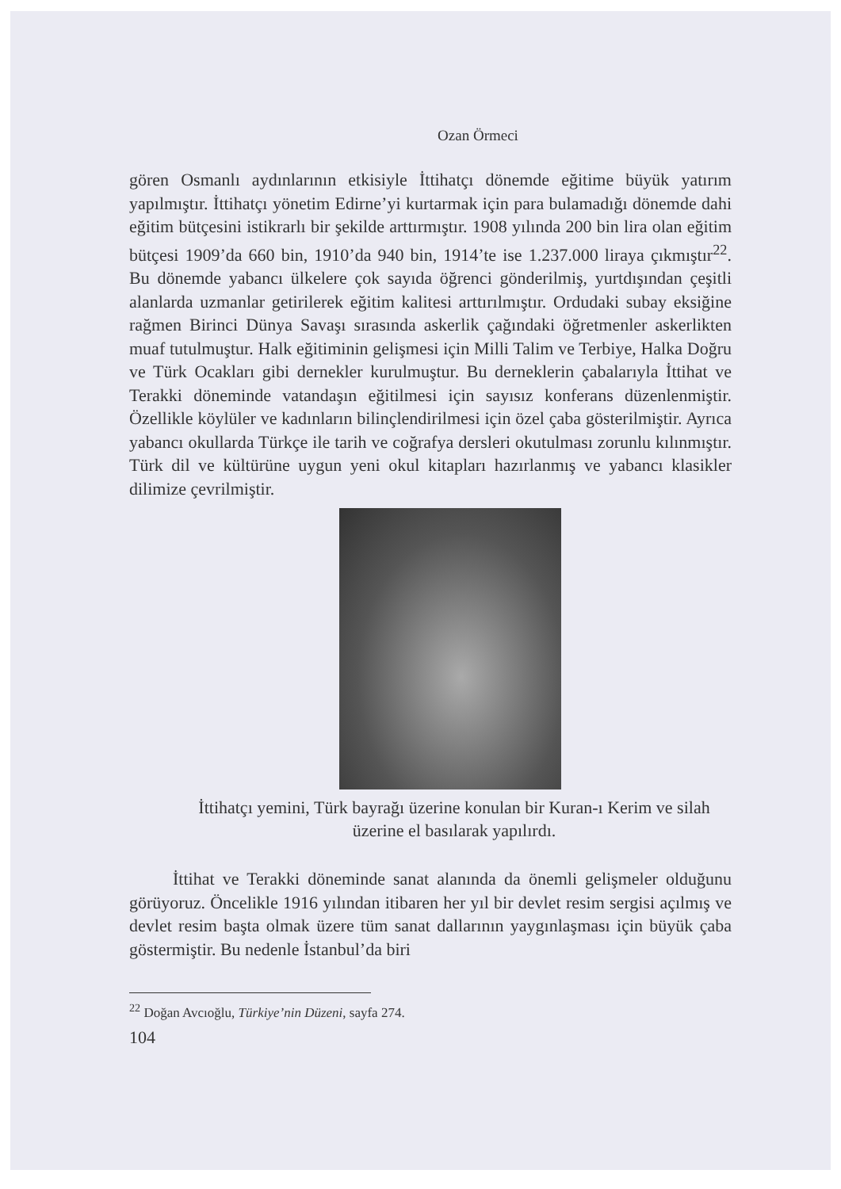Ozan Örmeci
gören Osmanlı aydınlarının etkisiyle İttihatçı dönemde eğitime büyük yatırım yapılmıştır. İttihatçı yönetim Edirne’yi kurtarmak için para bulamadığı dönemde dahi eğitim bütçesini istikrarlı bir şekilde arttırmıştır. 1908 yılında 200 bin lira olan eğitim bütçesi 1909’da 660 bin, 1910’da 940 bin, 1914’te ise 1.237.000 liraya çıkmıştır<sup>22</sup>. Bu dönemde yabancı ülkelere çok sayıda öğrenci gönderilmiş, yurtdışından çeşitli alanlarda uzmanlar getirilerek eğitim kalitesi arttırılmıştır. Ordudaki subay eksiğine rağmen Birinci Dünya Savaşı sırasında askerlik çağındaki öğretmenler askerlikten muaf tutulmuştur. Halk eğitiminin gelişmesi için Milli Talim ve Terbiye, Halka Doğru ve Türk Ocakları gibi dernekler kurulmuştur. Bu derneklerin çabalarıyla İttihat ve Terakki döneminde vatandaşın eğitilmesi için sayısız konferans düzenlenmiştir. Özellikle köylüler ve kadınların bilinçlendirilmesi için özel çaba gösterilmiştir. Ayrıca yabancı okullarda Türkçe ile tarih ve coğrafya dersleri okutulması zorunlu kılınmıştır. Türk dil ve kültürüne uygun yeni okul kitapları hazırlanmış ve yabancı klasikler dilimize çevrilmiştir.
İttihatçı yemini, Türk bayrağı üzerine konulan bir Kuran-ı Kerim ve silah üzerine el basılarak yapılırdı.
İttihat ve Terakki döneminde sanat alanında da önemli gelişmeler olduğunu görüyoruz. Öncelikle 1916 yılından itibaren her yıl bir devlet resim sergisi açılmış ve devlet resim başta olmak üzere tüm sanat dallarının yaygınlaşması için büyük çaba göstermiştir. Bu nedenle İstanbul’da biri
<sup>22</sup> Doğan Avcıoğlu, Türkiye’nin Düzeni, sayfa 274.
104